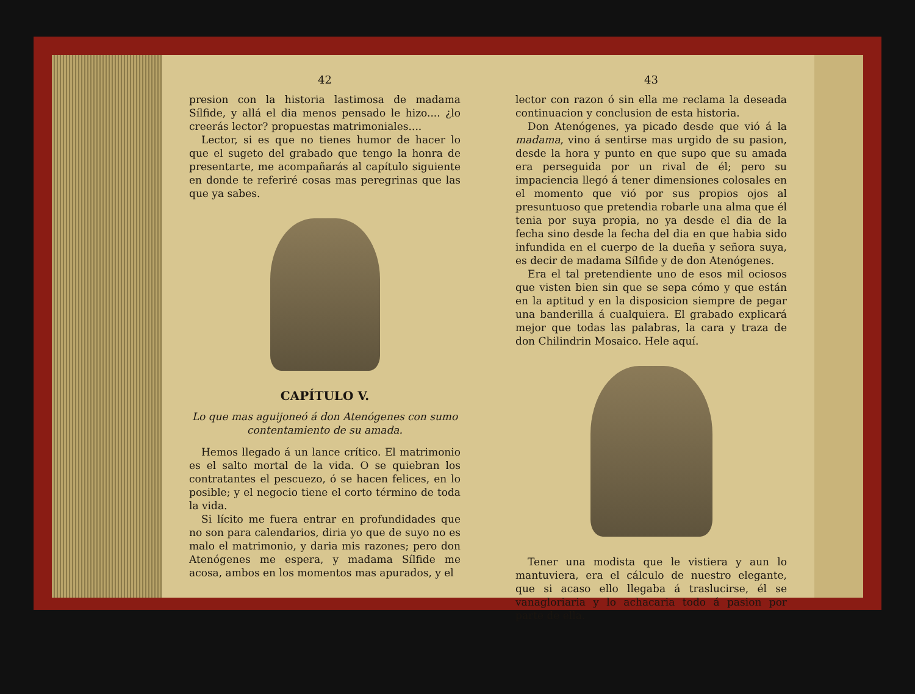42
presion con la historia lastimosa de madama Sílfide, y allá el dia menos pensado le hizo.... ¿lo creerás lector? propuestas matrimoniales....
Lector, si es que no tienes humor de hacer lo que el sugeto del grabado que tengo la honra de presentarte, me acompañarás al capítulo siguiente en donde te referiré cosas mas peregrinas que las que ya sabes.
CAPÍTULO V.
Lo que mas aguijoneó á don Atenógenes con sumo contentamiento de su amada.
Hemos llegado á un lance crítico. El matrimonio es el salto mortal de la vida. O se quiebran los contratantes el pescuezo, ó se hacen felices, en lo posible; y el negocio tiene el corto término de toda la vida.
Si lícito me fuera entrar en profundidades que no son para calendarios, diria yo que de suyo no es malo el matrimonio, y daria mis razones; pero don Atenógenes me espera, y madama Sílfide me acosa, ambos en los momentos mas apurados, y el
43
lector con razon ó sin ella me reclama la deseada continuacion y conclusion de esta historia.
Don Atenógenes, ya picado desde que vió á la madama, vino á sentirse mas urgido de su pasion, desde la hora y punto en que supo que su amada era perseguida por un rival de él; pero su impaciencia llegó á tener dimensiones colosales en el momento que vió por sus propios ojos al presuntuoso que pretendia robarle una alma que él tenia por suya propia, no ya desde el dia de la fecha sino desde la fecha del dia en que habia sido infundida en el cuerpo de la dueña y señora suya, es decir de madama Sílfide y de don Atenógenes.
Era el tal pretendiente uno de esos mil ociosos que visten bien sin que se sepa cómo y que están en la aptitud y en la disposicion siempre de pegar una banderilla á cualquiera. El grabado explicará mejor que todas las palabras, la cara y traza de don Chilindrin Mosaico. Hele aquí.
Tener una modista que le vistiera y aun lo mantuviera, era el cálculo de nuestro elegante, que si acaso ello llegaba á traslucirse, él se vanagloriaria y lo achacaria todo á pasion por parte de ella.